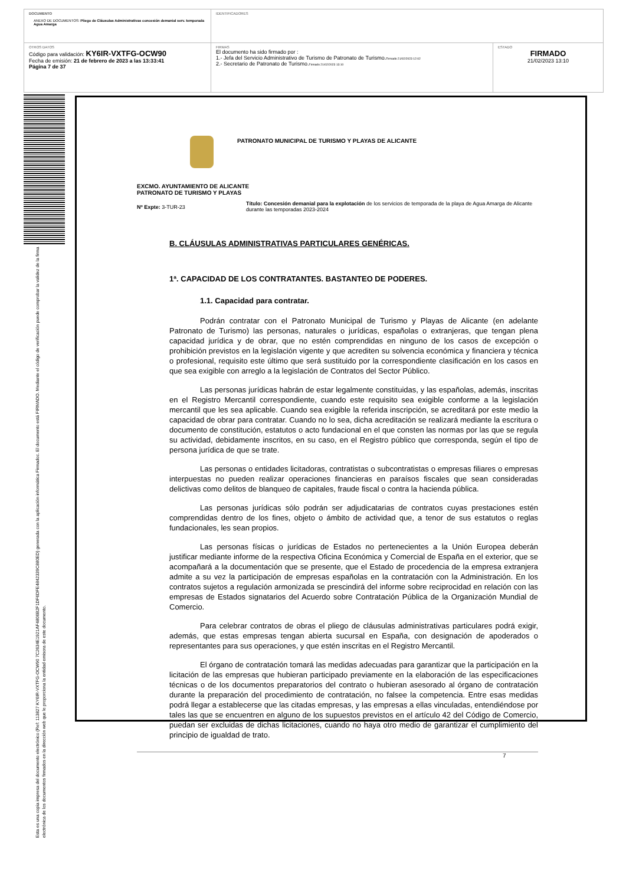| DOCUMENTO ANEXO DE DOCUMENTOS: Pliego de Cláusulas Administrativas concesión demanial serv. temporada Agua Amarga | IDENTIFICADORES | |
| OTROS DATOS Código para validación: KY6IR-VXTFG-OCW90 Fecha de emisión: 21 de febrero de 2023 a las 13:33:41 Página 7 de 37 | FIRMAS El documento ha sido firmado por : 1.- Jefa del Servicio Administrativo de Turismo de Patronato de Turismo. Firmado 21/02/2023 12:02 2.- Secretario de Patronato de Turismo. Firmado 21/02/2023 13:10 | ESTADO FIRMADO 21/02/2023 13:10 |
Esta es una copia impresa del documento electrónico (Ref: 113827 KY6IR-VXTFG-OCW90 7C2634E1921AF4806B2F1DF6DFE4842339C880ED) generada con la aplicación informática Firmadoc. El documento está FIRMADO. Mediante el código de verificación puede comprobar la validez de la firma electrónica de los documentos firmados en la dirección web que le proporciona la entidad emisora de este documento.
PATRONATO MUNICIPAL DE TURISMO Y PLAYAS DE ALICANTE
EXCMO. AYUNTAMIENTO DE ALICANTE
PATRONATO DE TURISMO Y PLAYAS
Nº Expte: 3-TUR-23
Título: Concesión demanial para la explotación de los servicios de temporada de la playa de Agua Amarga de Alicante durante las temporadas 2023-2024
B. CLÁUSULAS ADMINISTRATIVAS PARTICULARES GENÉRICAS.
1ª. CAPACIDAD DE LOS CONTRATANTES. BASTANTEO DE PODERES.
1.1. Capacidad para contratar.
Podrán contratar con el Patronato Municipal de Turismo y Playas de Alicante (en adelante Patronato de Turismo) las personas, naturales o jurídicas, españolas o extranjeras, que tengan plena capacidad jurídica y de obrar, que no estén comprendidas en ninguno de los casos de excepción o prohibición previstos en la legislación vigente y que acrediten su solvencia económica y financiera y técnica o profesional, requisito este último que será sustituido por la correspondiente clasificación en los casos en que sea exigible con arreglo a la legislación de Contratos del Sector Público.
Las personas jurídicas habrán de estar legalmente constituidas, y las españolas, además, inscritas en el Registro Mercantil correspondiente, cuando este requisito sea exigible conforme a la legislación mercantil que les sea aplicable. Cuando sea exigible la referida inscripción, se acreditará por este medio la capacidad de obrar para contratar. Cuando no lo sea, dicha acreditación se realizará mediante la escritura o documento de constitución, estatutos o acto fundacional en el que consten las normas por las que se regula su actividad, debidamente inscritos, en su caso, en el Registro público que corresponda, según el tipo de persona jurídica de que se trate.
Las personas o entidades licitadoras, contratistas o subcontratistas o empresas filiares o empresas interpuestas no pueden realizar operaciones financieras en paraísos fiscales que sean consideradas delictivas como delitos de blanqueo de capitales, fraude fiscal o contra la hacienda pública.
Las personas jurídicas sólo podrán ser adjudicatarias de contratos cuyas prestaciones estén comprendidas dentro de los fines, objeto o ámbito de actividad que, a tenor de sus estatutos o reglas fundacionales, les sean propios.
Las personas físicas o jurídicas de Estados no pertenecientes a la Unión Europea deberán justificar mediante informe de la respectiva Oficina Económica y Comercial de España en el exterior, que se acompañará a la documentación que se presente, que el Estado de procedencia de la empresa extranjera admite a su vez la participación de empresas españolas en la contratación con la Administración. En los contratos sujetos a regulación armonizada se prescindirá del informe sobre reciprocidad en relación con las empresas de Estados signatarios del Acuerdo sobre Contratación Pública de la Organización Mundial de Comercio.
Para celebrar contratos de obras el pliego de cláusulas administrativas particulares podrá exigir, además, que estas empresas tengan abierta sucursal en España, con designación de apoderados o representantes para sus operaciones, y que estén inscritas en el Registro Mercantil.
El órgano de contratación tomará las medidas adecuadas para garantizar que la participación en la licitación de las empresas que hubieran participado previamente en la elaboración de las especificaciones técnicas o de los documentos preparatorios del contrato o hubieran asesorado al órgano de contratación durante la preparación del procedimiento de contratación, no falsee la competencia. Entre esas medidas podrá llegar a establecerse que las citadas empresas, y las empresas a ellas vinculadas, entendiéndose por tales las que se encuentren en alguno de los supuestos previstos en el artículo 42 del Código de Comercio, puedan ser excluidas de dichas licitaciones, cuando no haya otro medio de garantizar el cumplimiento del principio de igualdad de trato.
7